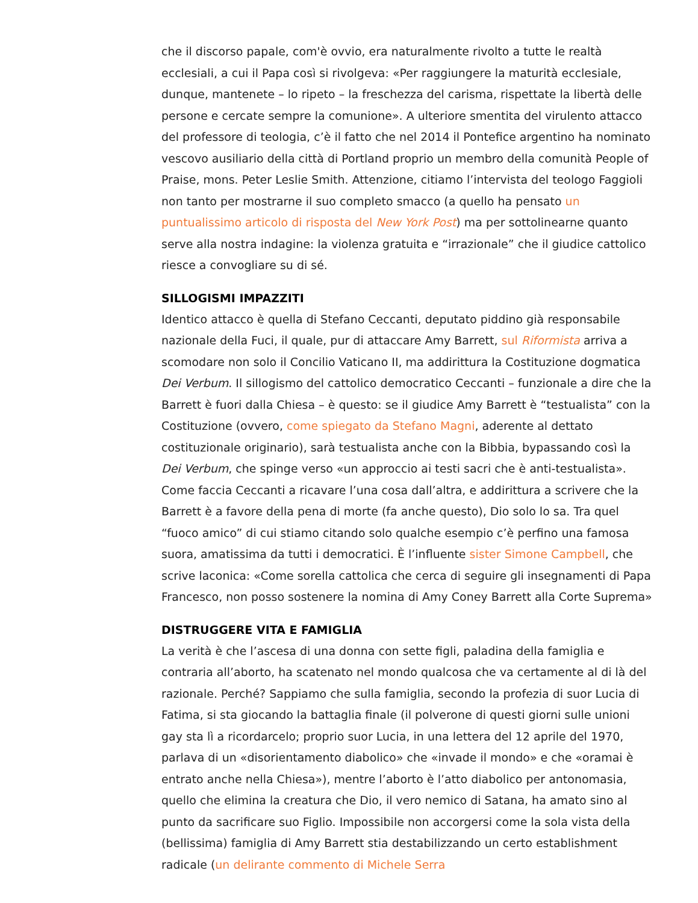che il discorso papale, com'è ovvio, era naturalmente rivolto a tutte le realtà ecclesiali, a cui il Papa così si rivolgeva: «Per raggiungere la maturità ecclesiale, dunque, mantenete – lo ripeto – la freschezza del carisma, rispettate la libertà delle persone e cercate sempre la comunione». A ulteriore smentita del virulento attacco del professore di teologia, c’è il fatto che nel 2014 il Pontefice argentino ha nominato vescovo ausiliario della città di Portland proprio un membro della comunità People of Praise, mons. Peter Leslie Smith. Attenzione, citiamo l’intervista del teologo Faggioli non tanto per mostrarne il suo completo smacco (a quello ha pensato un puntualissimo articolo di risposta del New York Post) ma per sottolinearne quanto serve alla nostra indagine: la violenza gratuita e “irrazionale” che il giudice cattolico riesce a convogliare su di sé.
SILLOGISMI IMPAZZITI
Identico attacco è quella di Stefano Ceccanti, deputato piddino già responsabile nazionale della Fuci, il quale, pur di attaccare Amy Barrett, sul Riformista arriva a scomodare non solo il Concilio Vaticano II, ma addirittura la Costituzione dogmatica Dei Verbum. Il sillogismo del cattolico democratico Ceccanti – funzionale a dire che la Barrett è fuori dalla Chiesa – è questo: se il giudice Amy Barrett è “testualista” con la Costituzione (ovvero, come spiegato da Stefano Magni, aderente al dettato costituzionale originario), sarà testualista anche con la Bibbia, bypassando così la Dei Verbum, che spinge verso «un approccio ai testi sacri che è anti-testualista». Come faccia Ceccanti a ricavare l’una cosa dall’altra, e addirittura a scrivere che la Barrett è a favore della pena di morte (fa anche questo), Dio solo lo sa. Tra quel “fuoco amico” di cui stiamo citando solo qualche esempio c’è perfino una famosa suora, amatissima da tutti i democratici. È l’influente sister Simone Campbell, che scrive laconica: «Come sorella cattolica che cerca di seguire gli insegnamenti di Papa Francesco, non posso sostenere la nomina di Amy Coney Barrett alla Corte Suprema»
DISTRUGGERE VITA E FAMIGLIA
La verità è che l’ascesa di una donna con sette figli, paladina della famiglia e contraria all’aborto, ha scatenato nel mondo qualcosa che va certamente al di là del razionale. Perché? Sappiamo che sulla famiglia, secondo la profezia di suor Lucia di Fatima, si sta giocando la battaglia finale (il polverone di questi giorni sulle unioni gay sta lì a ricordarcelo; proprio suor Lucia, in una lettera del 12 aprile del 1970, parlava di un «disorientamento diabolico» che «invade il mondo» e che «oramai è entrato anche nella Chiesa»), mentre l’aborto è l’atto diabolico per antonomasia, quello che elimina la creatura che Dio, il vero nemico di Satana, ha amato sino al punto da sacrificare suo Figlio. Impossibile non accorgersi come la sola vista della (bellissima) famiglia di Amy Barrett stia destabilizzando un certo establishment radicale (un delirante commento di Michele Serra